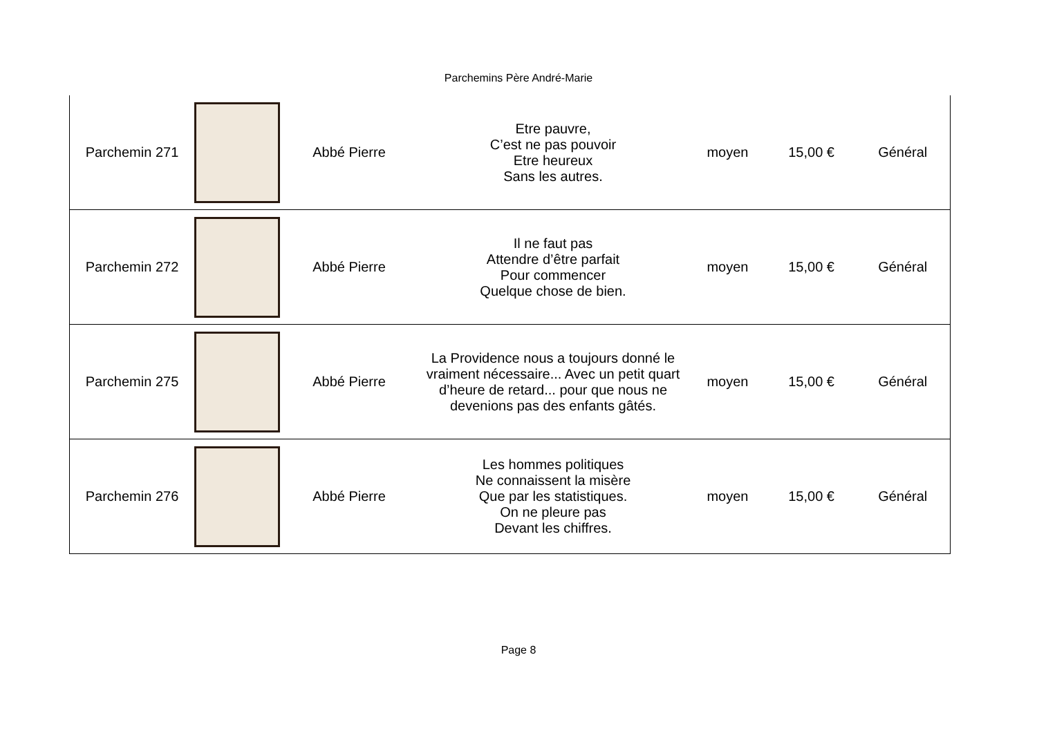Parchemins Père André-Marie
| Parchemin 271 | | Abbé Pierre | Etre pauvre, C’est ne pas pouvoir Etre heureux Sans les autres. | moyen | 15,00 € | Général |
| Parchemin 272 | | Abbé Pierre | Il ne faut pas Attendre d’être parfait Pour commencer Quelque chose de bien. | moyen | 15,00 € | Général |
| Parchemin 275 | | Abbé Pierre | La Providence nous a toujours donné le vraiment nécessaire... Avec un petit quart d’heure de retard... pour que nous ne devenions pas des enfants gâtés. | moyen | 15,00 € | Général |
| Parchemin 276 | | Abbé Pierre | Les hommes politiques Ne connaissent la misère Que par les statistiques. On ne pleure pas Devant les chiffres. | moyen | 15,00 € | Général |
Page 8